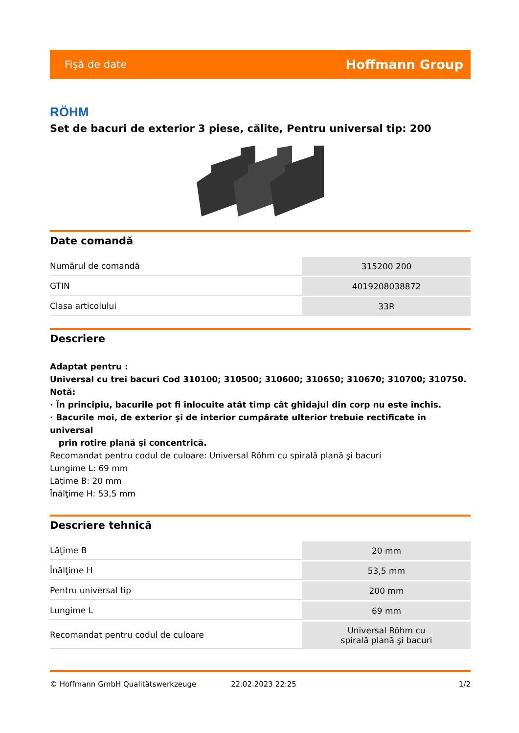Fişă de date Hoffmann Group
RÖHM
Set de bacuri de exterior 3 piese, călite, Pentru universal tip: 200
Date comandă
| Numărul de comandă | 315200 200 |
| GTIN | 4019208038872 |
| Clasa articolului | 33R |
Descriere
Adaptat pentru :
Universal cu trei bacuri Cod 310100; 310500; 310600; 310650; 310670; 310700; 310750.
Notă:
· În principiu, bacurile pot fi înlocuite atât timp cât ghidajul din corp nu este închis.
· Bacurile moi, de exterior şi de interior cumpărate ulterior trebuie rectificate în universal
prin rotire plană şi concentrică.
Recomandat pentru codul de culoare: Universal Röhm cu spirală plană şi bacuri
Lungime L: 69 mm
Lăţime B: 20 mm
Înălţime H: 53,5 mm
Descriere tehnică
| Lăţime B | 20 mm |
| Înălţime H | 53,5 mm |
| Pentru universal tip | 200 mm |
| Lungime L | 69 mm |
| Recomandat pentru codul de culoare | Universal Röhm cu spirală plană şi bacuri |
© Hoffmann GmbH Qualitätswerkzeuge 22.02.2023 22:25 1/2